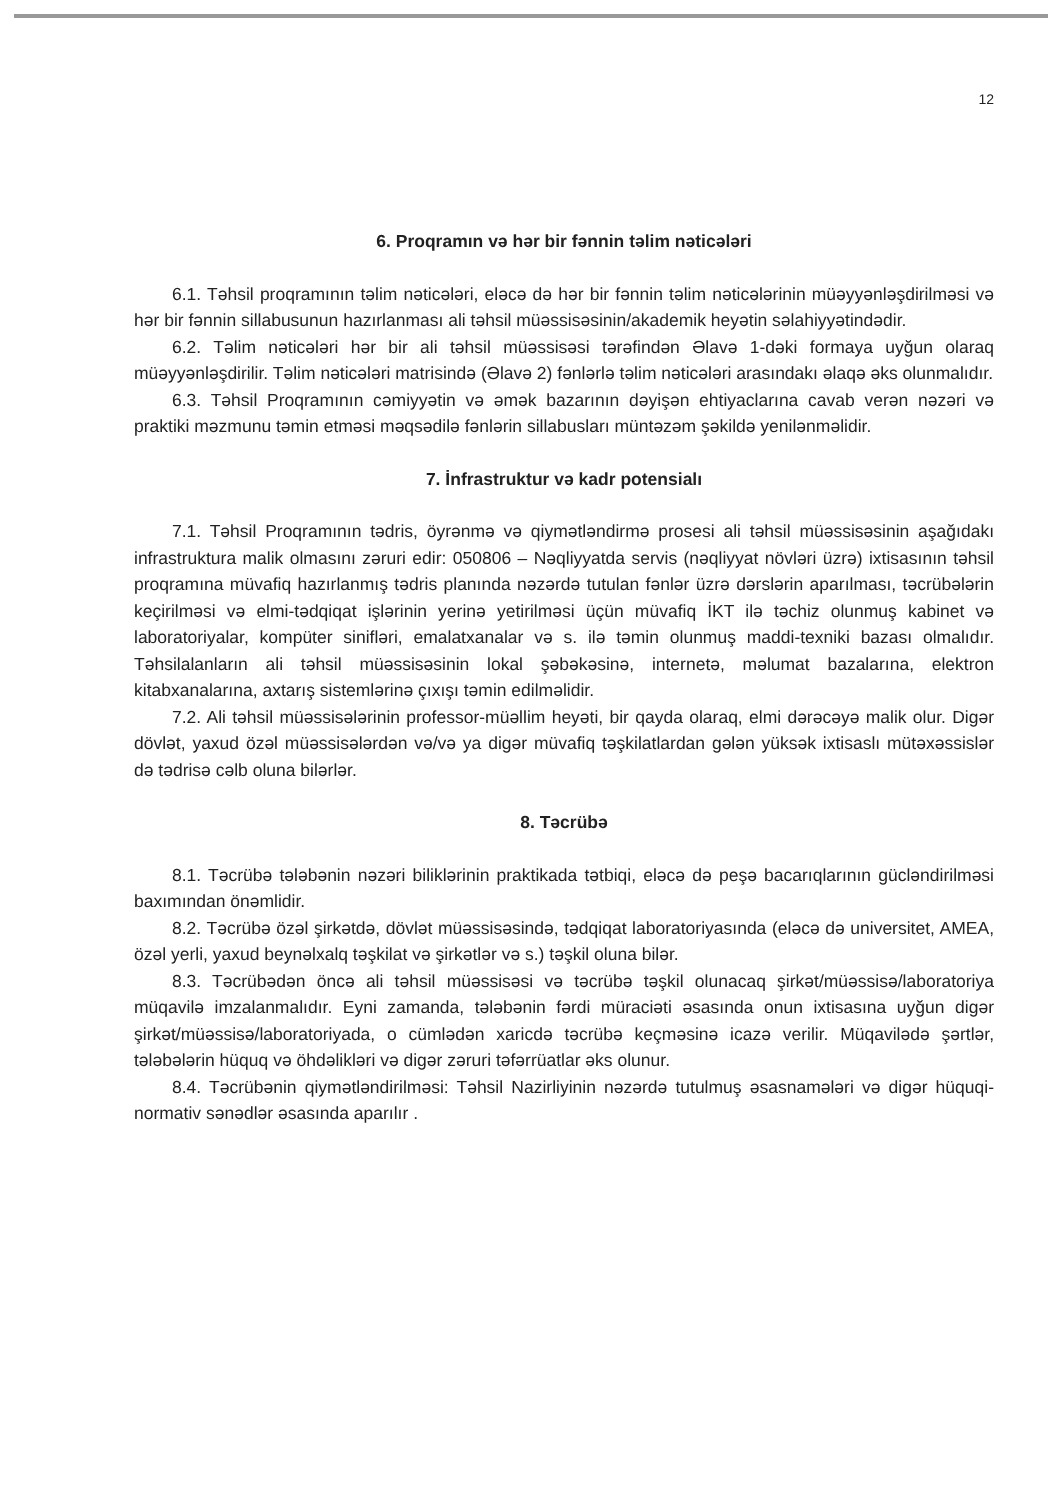12
6. Proqramın və hər bir fənnin təlim nəticələri
6.1. Təhsil proqramının təlim nəticələri, eləcə də hər bir fənnin təlim nəticələrinin müəyyənləşdirilməsi və hər bir fənnin sillabusunun hazırlanması ali təhsil müəssisəsinin/akademik heyətin səlahiyyətindədir.
6.2. Təlim nəticələri hər bir ali təhsil müəssisəsi tərəfindən Əlavə 1-dəki formaya uyğun olaraq müəyyənləşdirilir. Təlim nəticələri matrisində (Əlavə 2) fənlərlə təlim nəticələri arasındakı əlaqə əks olunmalıdır.
6.3. Təhsil Proqramının cəmiyyətin və əmək bazarının dəyişən ehtiyaclarına cavab verən nəzəri və praktiki məzmunu təmin etməsi məqsədilə fənlərin sillabusları müntəzəm şəkildə yenilənməlidir.
7. İnfrastruktur və kadr potensialı
7.1. Təhsil Proqramının tədris, öyrənmə və qiymətləndirmə prosesi ali təhsil müəssisəsinin aşağıdakı infrastruktura malik olmasını zəruri edir: 050806 – Nəqliyyatda servis (nəqliyyat növləri üzrə) ixtisasının təhsil proqramına müvafiq hazırlanmış tədris planında nəzərdə tutulan fənlər üzrə dərslərin aparılması, təcrübələrin keçirilməsi və elmi-tədqiqat işlərinin yerinə yetirilməsi üçün müvafiq İKT ilə təchiz olunmuş kabinet və laboratoriyalar, kompüter sinifləri, emalatxanalar və s. ilə təmin olunmuş maddi-texniki bazası olmalıdır. Təhsilalanların ali təhsil müəssisəsinin lokal şəbəkəsinə, internetə, məlumat bazalarına, elektron kitabxanalarına, axtarış sistemlərinə çıxışı təmin edilməlidir.
7.2. Ali təhsil müəssisələrinin professor-müəllim heyəti, bir qayda olaraq, elmi dərəcəyə malik olur. Digər dövlət, yaxud özəl müəssisələrdən və/və ya digər müvafiq təşkilatlardan gələn yüksək ixtisaslı mütəxəssislər də tədrisə cəlb oluna bilərlər.
8. Təcrübə
8.1. Təcrübə tələbənin nəzəri biliklərinin praktikada tətbiqi, eləcə də peşə bacarıqlarının gücləndirilməsi baxımından önəmlidir.
8.2. Təcrübə özəl şirkətdə, dövlət müəssisəsində, tədqiqat laboratoriyasında (eləcə də universitet, AMEA, özəl yerli, yaxud beynəlxalq təşkilat və şirkətlər və s.) təşkil oluna bilər.
8.3. Təcrübədən öncə ali təhsil müəssisəsi və təcrübə təşkil olunacaq şirkət/müəssisə/laboratoriya müqavilə imzalanmalıdır. Eyni zamanda, tələbənin fərdi müraciəti əsasında onun ixtisasına uyğun digər şirkət/müəssisə/laboratoriyada, o cümlədən xaricdə təcrübə keçməsinə icazə verilir. Müqavilədə şərtlər, tələbələrin hüquq və öhdəlikləri və digər zəruri təfərrüatlar əks olunur.
8.4. Təcrübənin qiymətləndirilməsi: Təhsil Nazirliyinin nəzərdə tutulmuş əsasnamələri və digər hüquqi-normativ sənədlər əsasında aparılır .